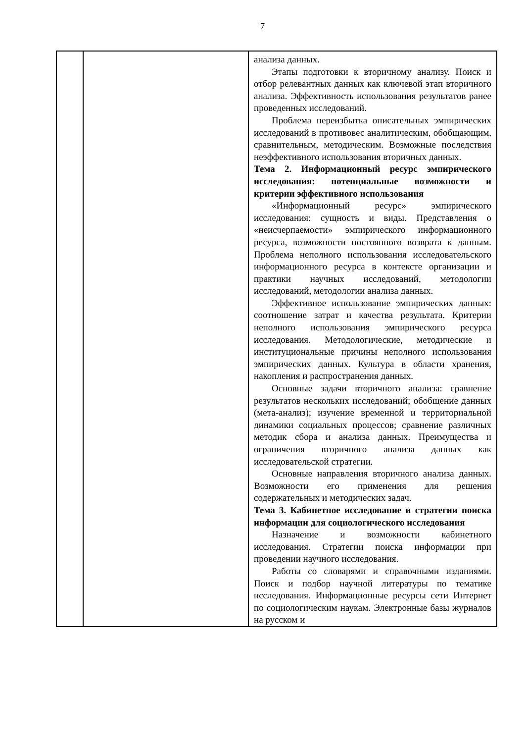7
| | | анализа данных. Этапы подготовки к вторичному анализу. Поиск и отбор релевантных данных как ключевой этап вторичного анализа. Эффективность использования результатов ранее проведенных исследований. Проблема переизбытка описательных эмпирических исследований в противовес аналитическим, обобщающим, сравнительным, методическим. Возможные последствия неэффективного использования вторичных данных. Тема 2. Информационный ресурс эмпирического исследования: потенциальные возможности и критерии эффективного использования «Информационный ресурс» эмпирического исследования: сущность и виды. Представления о «неисчерпаемости» эмпирического информационного ресурса, возможности постоянного возврата к данным. Проблема неполного использования исследовательского информационного ресурса в контексте организации и практики научных исследований, методологии исследований, методологии анализа данных. Эффективное использование эмпирических данных: соотношение затрат и качества результата. Критерии неполного использования эмпирического ресурса исследования. Методологические, методические и институциональные причины неполного использования эмпирических данных. Культура в области хранения, накопления и распространения данных. Основные задачи вторичного анализа: сравнение результатов нескольких исследований; обобщение данных (мета-анализ); изучение временной и территориальной динамики социальных процессов; сравнение различных методик сбора и анализа данных. Преимущества и ограничения вторичного анализа данных как исследовательской стратегии. Основные направления вторичного анализа данных. Возможности его применения для решения содержательных и методических задач. Тема 3. Кабинетное исследование и стратегии поиска информации для социологического исследования Назначение и возможности кабинетного исследования. Стратегии поиска информации при проведении научного исследования. Работы со словарями и справочными изданиями. Поиск и подбор научной литературы по тематике исследования. Информационные ресурсы сети Интернет по социологическим наукам. Электронные базы журналов на русском и |